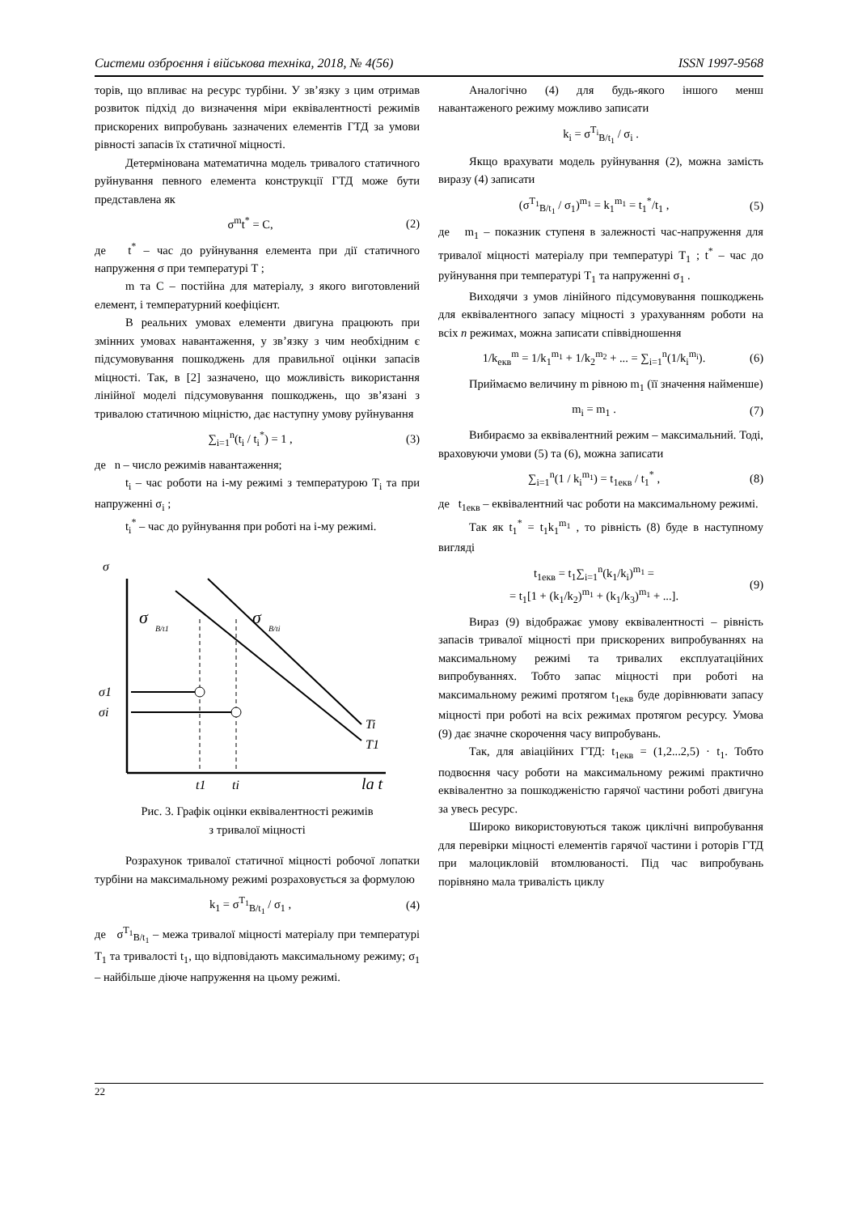Системи озброєння і військова техніка, 2018, № 4(56) ISSN 1997-9568
торів, що впливає на ресурс турбіни. У зв’язку з цим отримав розвиток підхід до визначення міри еквівалентності режимів прискорених випробувань зазначених елементів ГТД за умови рівності запасів їх статичної міцності.
Детермінована математична модель тривалого статичного руйнування певного елемента конструкції ГТД може бути представлена як
σ<sup>m</sup>t<sup>*</sup> = C, (2)
де t<sup>*</sup> – час до руйнування елемента при дії статичного напруження σ при температурі T ;
m та C – постійна для матеріалу, з якого виготовлений елемент, і температурний коефіцієнт.
В реальних умовах елементи двигуна працюють при змінних умовах навантаження, у зв’язку з чим необхідним є підсумовування пошкоджень для правильної оцінки запасів міцності. Так, в [2] зазначено, що можливість використання лінійної моделі підсумовування пошкоджень, що зв’язані з тривалою статичною міцністю, дає наступну умову руйнування
∑<sub>i=1</sub><sup>n</sup>(t<sub>i</sub> / t<sub>i</sub><sup>*</sup>) = 1 , (3)
де n – число режимів навантаження;
t<sub>i</sub> – час роботи на i-му режимі з температурою T<sub>i</sub> та при напруженні σ<sub>i</sub> ;
t<sub>i</sub><sup>*</sup> – час до руйнування при роботі на i-му режимі.
σ
σ
B/t1
σ
B/ti
σ1
σi
Ti
T1
t1
ti
lg t
Рис. 3. Графік оцінки еквівалентності режимів
з тривалої міцності
Розрахунок тривалої статичної міцності робочої лопатки турбіни на максимальному режимі розраховується за формулою
k<sub>1</sub> = σ<sup>T<sub>1</sub></sup><sub>B/t<sub>1</sub></sub> / σ<sub>1</sub> , (4)
де σ<sup>T<sub>1</sub></sup><sub>B/t<sub>1</sub></sub> – межа тривалої міцності матеріалу при температурі T<sub>1</sub> та тривалості t<sub>1</sub>, що відповідають максимальному режиму; σ<sub>1</sub> – найбільше діюче напруження на цьому режимі.
Аналогічно (4) для будь-якого іншого менш навантаженого режиму можливо записати
k<sub>i</sub> = σ<sup>T<sub>i</sub></sup><sub>B/t<sub>1</sub></sub> / σ<sub>i</sub> .
Якщо врахувати модель руйнування (2), можна замість виразу (4) записати
(σ<sup>T<sub>1</sub></sup><sub>B/t<sub>1</sub></sub> / σ<sub>1</sub>)<sup>m<sub>1</sub></sup> = k<sub>1</sub><sup>m<sub>1</sub></sup> = t<sub>1</sub><sup>*</sup>/t<sub>1</sub> , (5)
де m<sub>1</sub> – показник ступеня в залежності час-напруження для тривалої міцності матеріалу при температурі T<sub>1</sub> ; t<sup>*</sup> – час до руйнування при температурі T<sub>1</sub> та напруженні σ<sub>1</sub> .
Виходячи з умов лінійного підсумовування пошкоджень для еквівалентного запасу міцності з урахуванням роботи на всіх n режимах, можна записати співвідношення
1/k<sub>екв</sub><sup>m</sup> = 1/k<sub>1</sub><sup>m<sub>1</sub></sup> + 1/k<sub>2</sub><sup>m<sub>2</sub></sup> + ... = ∑<sub>i=1</sub><sup>n</sup>(1/k<sub>i</sub><sup>m<sub>i</sub></sup>). (6)
Приймаємо величину m рівною m<sub>1</sub> (її значення найменше)
m<sub>i</sub> = m<sub>1</sub> . (7)
Вибираємо за еквівалентний режим – максимальний. Тоді, враховуючи умови (5) та (6), можна записати
∑<sub>i=1</sub><sup>n</sup>(1 / k<sub>i</sub><sup>m<sub>1</sub></sup>) = t<sub>1екв</sub> / t<sub>1</sub><sup>*</sup> , (8)
де t<sub>1екв</sub> – еквівалентний час роботи на максимальному режимі.
Так як t<sub>1</sub><sup>*</sup> = t<sub>1</sub>k<sub>1</sub><sup>m<sub>1</sub></sup> , то рівність (8) буде в наступному вигляді
t<sub>1екв</sub> = t<sub>1</sub>∑<sub>i=1</sub><sup>n</sup>(k<sub>1</sub>/k<sub>i</sub>)<sup>m<sub>1</sub></sup> =
= t<sub>1</sub>[1 + (k<sub>1</sub>/k<sub>2</sub>)<sup>m<sub>1</sub></sup> + (k<sub>1</sub>/k<sub>3</sub>)<sup>m<sub>1</sub></sup> + ...]. (9)
Вираз (9) відображає умову еквівалентності – рівність запасів тривалої міцності при прискорених випробуваннях на максимальному режимі та тривалих експлуатаційних випробуваннях. Тобто запас міцності при роботі на максимальному режимі протягом t<sub>1екв</sub> буде дорівнювати запасу міцності при роботі на всіх режимах протягом ресурсу. Умова (9) дає значне скорочення часу випробувань.
Так, для авіаційних ГТД: t<sub>1екв</sub> = (1,2...2,5) · t<sub>1</sub>. Тобто подвоєння часу роботи на максимальному режимі практично еквівалентно за пошкодженістю гарячої частини роботі двигуна за увесь ресурс.
Широко використовуються також циклічні випробування для перевірки міцності елементів гарячої частини і роторів ГТД при малоцикловій втомлюваності. Під час випробувань порівняно мала тривалість циклу
22